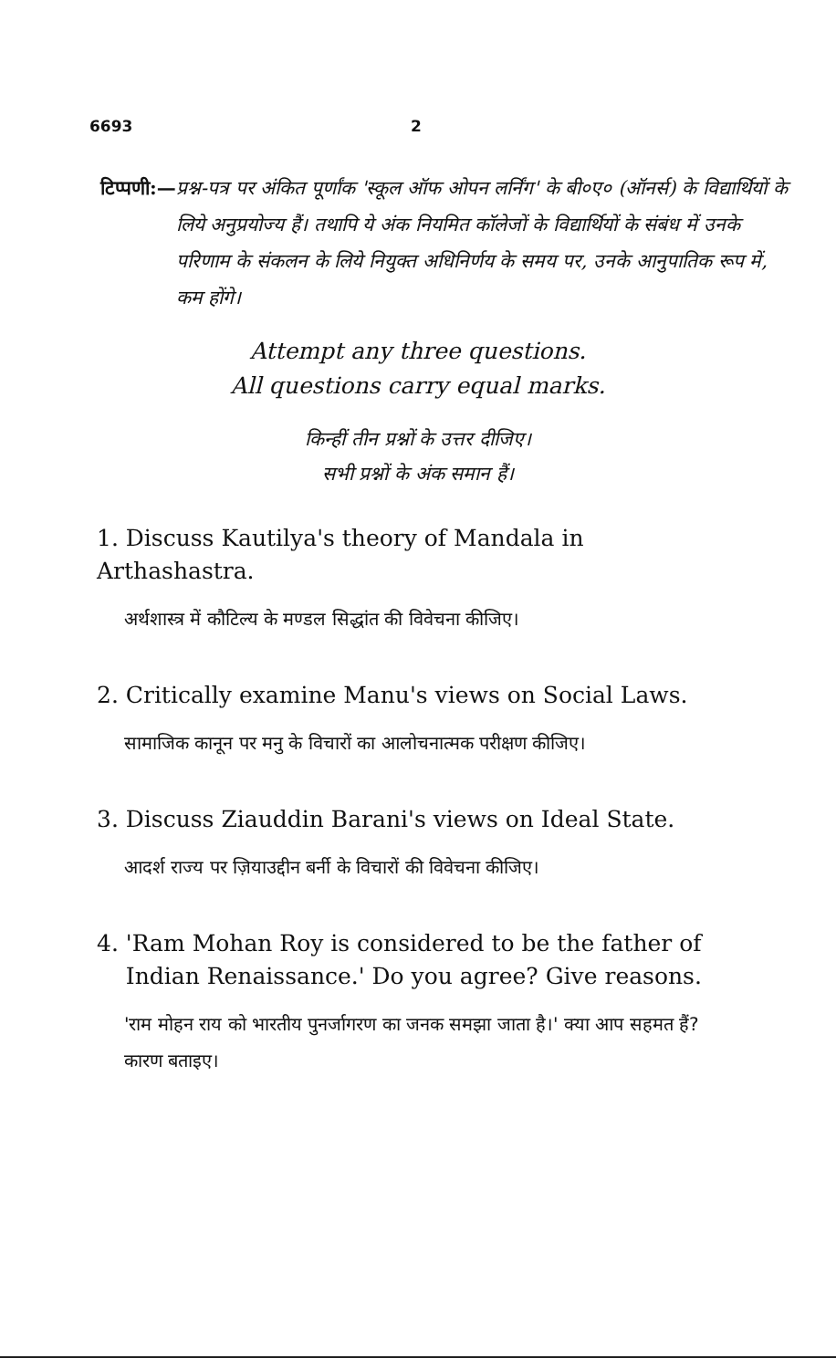6693 2
टिप्पणी:— प्रश्न-पत्र पर अंकित पूर्णांक 'स्कूल ऑफ ओपन लर्निंग' के बी०ए० (ऑनर्स) के विद्यार्थियों के लिये अनुप्रयोज्य हैं। तथापि ये अंक नियमित कॉलेजों के विद्यार्थियों के संबंध में उनके परिणाम के संकलन के लिये नियुक्त अधिनिर्णय के समय पर, उनके आनुपातिक रूप में, कम होंगे।
Attempt any three questions.
All questions carry equal marks.
किन्हीं तीन प्रश्नों के उत्तर दीजिए।
सभी प्रश्नों के अंक समान हैं।
1. Discuss Kautilya's theory of Mandala in Arthashastra.
अर्थशास्त्र में कौटिल्य के मण्डल सिद्धांत की विवेचना कीजिए।
2. Critically examine Manu's views on Social Laws.
सामाजिक कानून पर मनु के विचारों का आलोचनात्मक परीक्षण कीजिए।
3. Discuss Ziauddin Barani's views on Ideal State.
आदर्श राज्य पर ज़ियाउद्दीन बर्नी के विचारों की विवेचना कीजिए।
4. 'Ram Mohan Roy is considered to be the father of
Indian Renaissance.' Do you agree? Give reasons.
'राम मोहन राय को भारतीय पुनर्जागरण का जनक समझा जाता है।' क्या आप सहमत हैं? कारण बताइए।